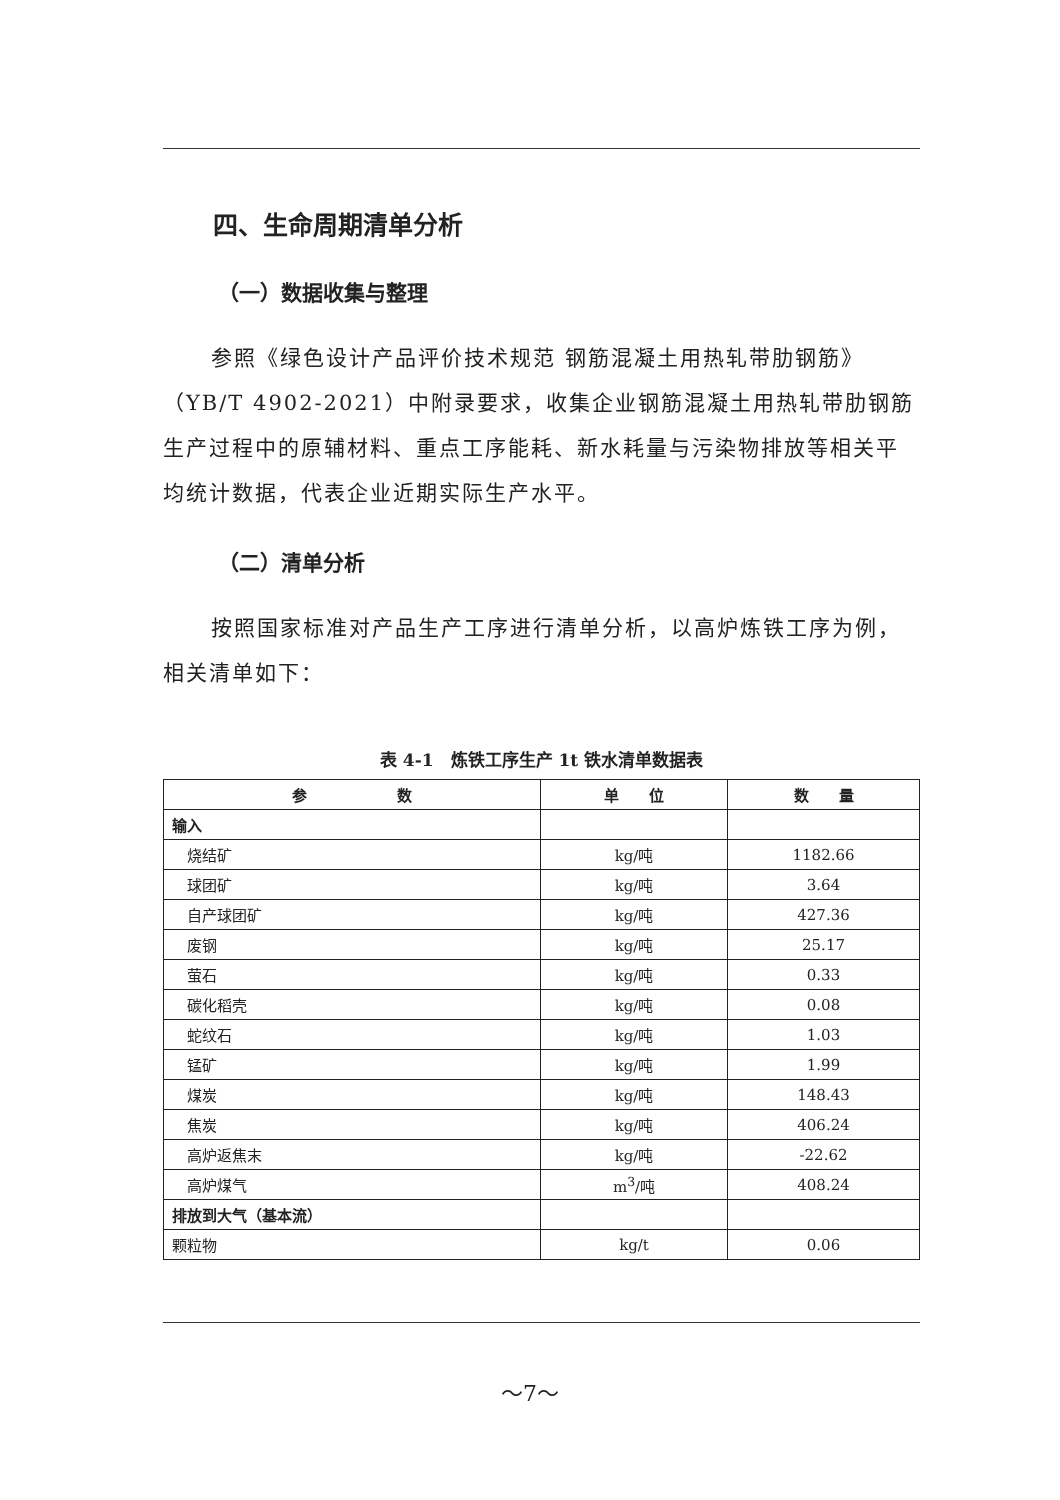四、生命周期清单分析
（一）数据收集与整理
参照《绿色设计产品评价技术规范 钢筋混凝土用热轧带肋钢筋》（YB/T 4902-2021）中附录要求，收集企业钢筋混凝土用热轧带肋钢筋生产过程中的原辅材料、重点工序能耗、新水耗量与污染物排放等相关平均统计数据，代表企业近期实际生产水平。
（二）清单分析
按照国家标准对产品生产工序进行清单分析，以高炉炼铁工序为例，相关清单如下：
表 4-1　炼铁工序生产 1t 铁水清单数据表
| 参 数 | 单 位 | 数 量 |
| --- | --- | --- |
| 输入 | | |
| 烧结矿 | kg/吨 | 1182.66 |
| 球团矿 | kg/吨 | 3.64 |
| 自产球团矿 | kg/吨 | 427.36 |
| 废钢 | kg/吨 | 25.17 |
| 萤石 | kg/吨 | 0.33 |
| 碳化稻壳 | kg/吨 | 0.08 |
| 蛇纹石 | kg/吨 | 1.03 |
| 锰矿 | kg/吨 | 1.99 |
| 煤炭 | kg/吨 | 148.43 |
| 焦炭 | kg/吨 | 406.24 |
| 高炉返焦末 | kg/吨 | -22.62 |
| 高炉煤气 | m<sup>3</sup>/吨 | 408.24 |
| 排放到大气（基本流） | | |
| 颗粒物 | kg/t | 0.06 |
～7～